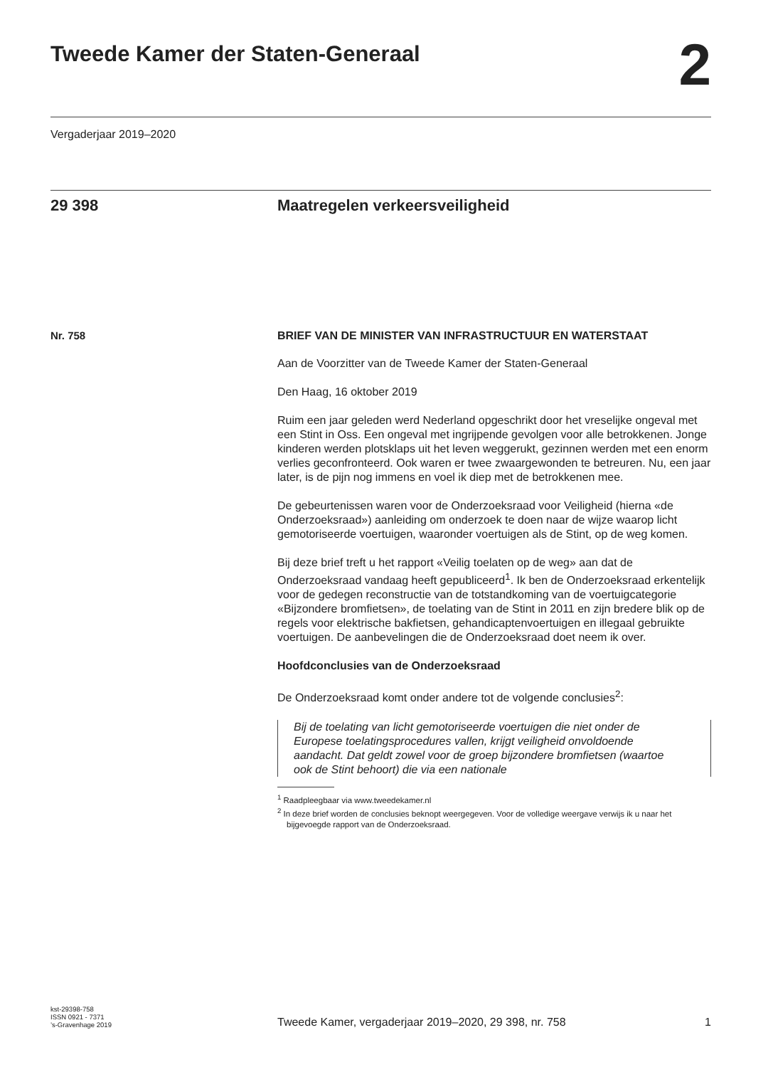Tweede Kamer der Staten-Generaal
2
Vergaderjaar 2019–2020
29 398 Maatregelen verkeersveiligheid
Nr. 758
BRIEF VAN DE MINISTER VAN INFRASTRUCTUUR EN WATERSTAAT
Aan de Voorzitter van de Tweede Kamer der Staten-Generaal
Den Haag, 16 oktober 2019
Ruim een jaar geleden werd Nederland opgeschrikt door het vreselijke ongeval met een Stint in Oss. Een ongeval met ingrijpende gevolgen voor alle betrokkenen. Jonge kinderen werden plotsklaps uit het leven weggerukt, gezinnen werden met een enorm verlies geconfronteerd. Ook waren er twee zwaargewonden te betreuren. Nu, een jaar later, is de pijn nog immens en voel ik diep met de betrokkenen mee.
De gebeurtenissen waren voor de Onderzoeksraad voor Veiligheid (hierna «de Onderzoeksraad») aanleiding om onderzoek te doen naar de wijze waarop licht gemotoriseerde voertuigen, waaronder voertuigen als de Stint, op de weg komen.
Bij deze brief treft u het rapport «Veilig toelaten op de weg» aan dat de Onderzoeksraad vandaag heeft gepubliceerd<sup>1</sup>. Ik ben de Onderzoeksraad erkentelijk voor de gedegen reconstructie van de totstandkoming van de voertuigcategorie «Bijzondere bromfietsen», de toelating van de Stint in 2011 en zijn bredere blik op de regels voor elektrische bakfietsen, gehandicaptenvoertuigen en illegaal gebruikte voertuigen. De aanbevelingen die de Onderzoeksraad doet neem ik over.
Hoofdconclusies van de Onderzoeksraad
De Onderzoeksraad komt onder andere tot de volgende conclusies<sup>2</sup>:
Bij de toelating van licht gemotoriseerde voertuigen die niet onder de Europese toelatingsprocedures vallen, krijgt veiligheid onvoldoende aandacht. Dat geldt zowel voor de groep bijzondere bromfietsen (waartoe ook de Stint behoort) die via een nationale
<sup>1</sup> Raadpleegbaar via www.tweedekamer.nl
<sup>2</sup> In deze brief worden de conclusies beknopt weergegeven. Voor de volledige weergave verwijs ik u naar het bijgevoegde rapport van de Onderzoeksraad.
kst-29398-758
ISSN 0921 - 7371
’s-Gravenhage 2019
Tweede Kamer, vergaderjaar 2019–2020, 29 398, nr. 758
1